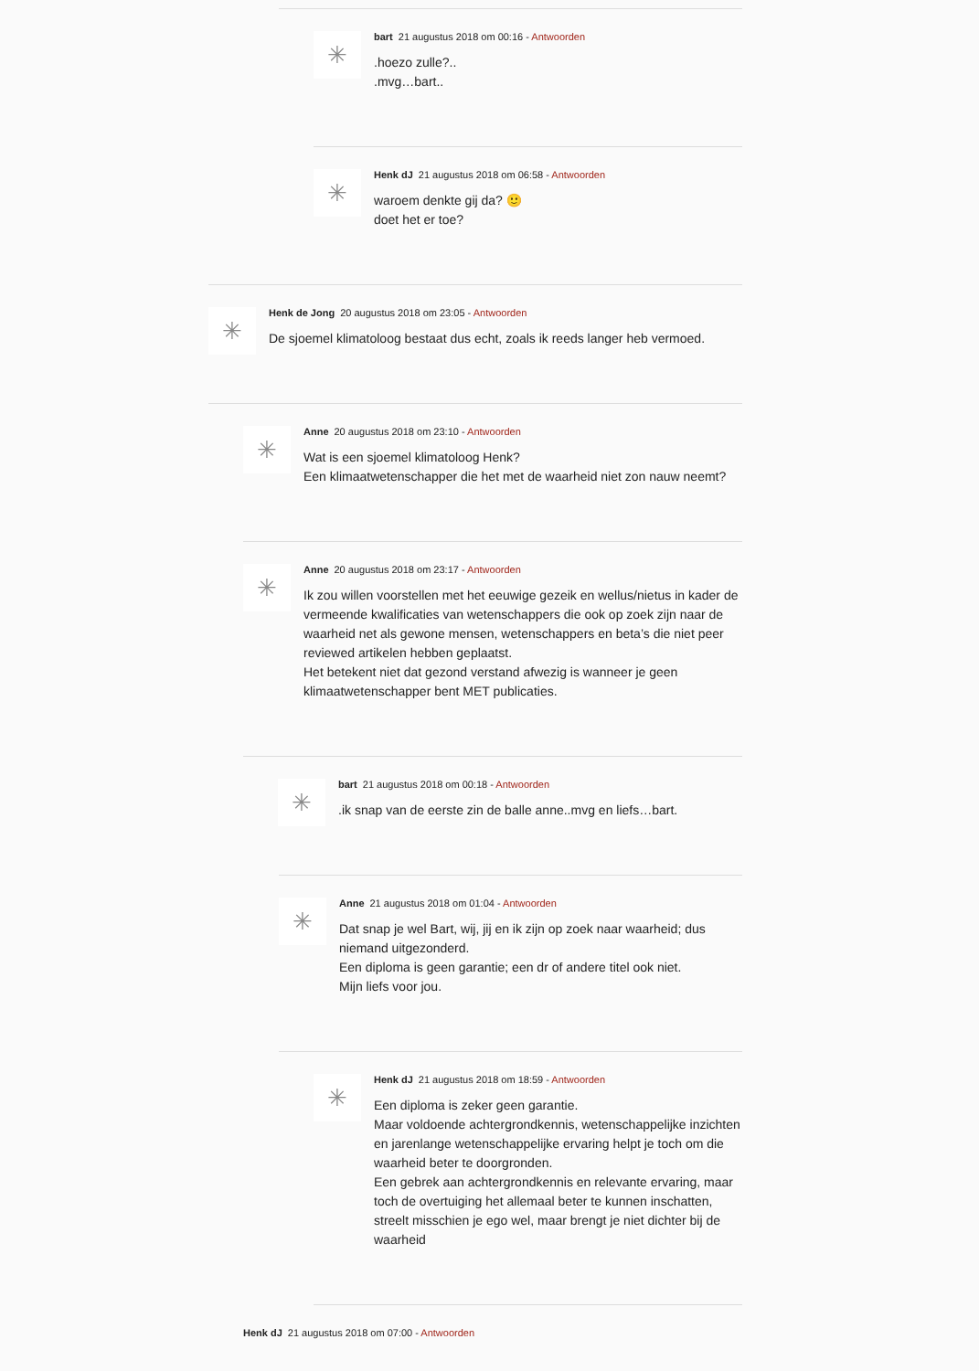✳
bart 21 augustus 2018 om 00:16 - Antwoorden
.hoezo zulle?..
.mvg…bart..
✳
Henk dJ 21 augustus 2018 om 06:58 - Antwoorden
waroem denkte gij da? 🙂
doet het er toe?
✳
Henk de Jong 20 augustus 2018 om 23:05 - Antwoorden
De sjoemel klimatoloog bestaat dus echt, zoals ik reeds langer heb vermoed.
✳
Anne 20 augustus 2018 om 23:10 - Antwoorden
Wat is een sjoemel klimatoloog Henk?
Een klimaatwetenschapper die het met de waarheid niet zon nauw neemt?
✳
Anne 20 augustus 2018 om 23:17 - Antwoorden
Ik zou willen voorstellen met het eeuwige gezeik en wellus/nietus in kader de vermeende kwalificaties van wetenschappers die ook op zoek zijn naar de waarheid net als gewone mensen, wetenschappers en beta’s die niet peer reviewed artikelen hebben geplaatst.
Het betekent niet dat gezond verstand afwezig is wanneer je geen klimaatwetenschapper bent MET publicaties.
✳
bart 21 augustus 2018 om 00:18 - Antwoorden
.ik snap van de eerste zin de balle anne..mvg en liefs…bart.
✳
Anne 21 augustus 2018 om 01:04 - Antwoorden
Dat snap je wel Bart, wij, jij en ik zijn op zoek naar waarheid; dus niemand uitgezonderd.
Een diploma is geen garantie; een dr of andere titel ook niet.
Mijn liefs voor jou.
✳
Henk dJ 21 augustus 2018 om 18:59 - Antwoorden
Een diploma is zeker geen garantie.
Maar voldoende achtergrondkennis, wetenschappelijke inzichten en jarenlange wetenschappelijke ervaring helpt je toch om die waarheid beter te doorgronden.
Een gebrek aan achtergrondkennis en relevante ervaring, maar toch de overtuiging het allemaal beter te kunnen inschatten, streelt misschien je ego wel, maar brengt je niet dichter bij de waarheid
Henk dJ 21 augustus 2018 om 07:00 - Antwoorden